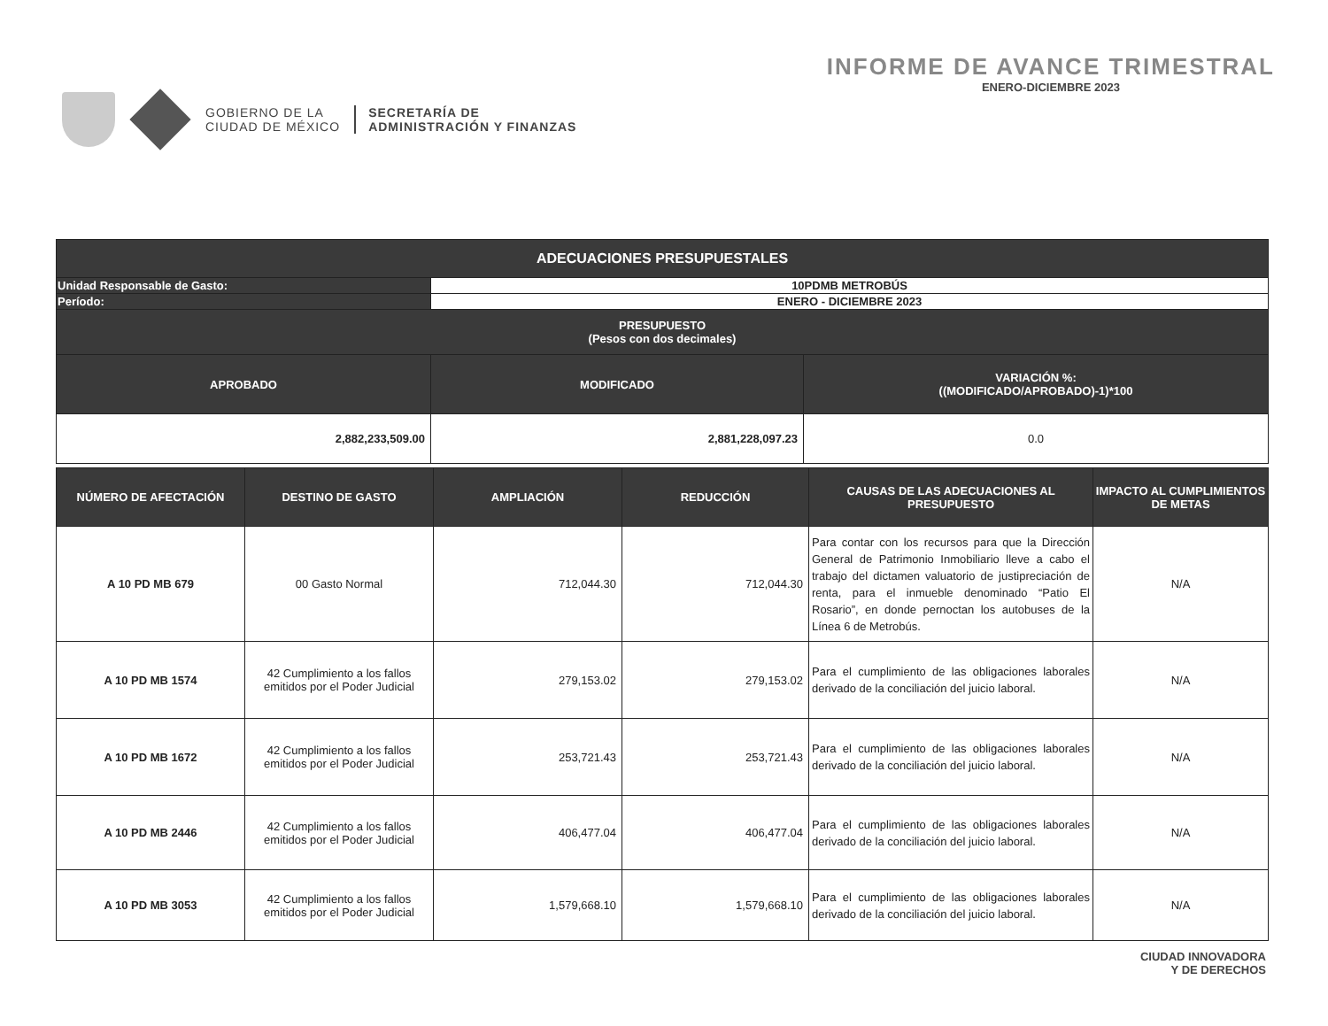GOBIERNO DE LA
CIUDAD DE MÉXICO
SECRETARÍA DE
ADMINISTRACIÓN Y FINANZAS
INFORME DE AVANCE TRIMESTRAL
ENERO-DICIEMBRE 2023
| ADECUACIONES PRESUPUESTALES | | |
| --- | --- | --- |
| Unidad Responsable de Gasto: | 10PDMB METROBÚS | |
| Período: | ENERO - DICIEMBRE 2023 | |
| PRESUPUESTO (Pesos con dos decimales) | | |
| APROBADO | MODIFICADO | VARIACIÓN %: ((MODIFICADO/APROBADO)-1)*100 |
| 2,882,233,509.00 | 2,881,228,097.23 | 0.0 |
| NÚMERO DE AFECTACIÓN | DESTINO DE GASTO | AMPLIACIÓN | REDUCCIÓN | CAUSAS DE LAS ADECUACIONES AL PRESUPUESTO | IMPACTO AL CUMPLIMIENTOS DE METAS |
| --- | --- | --- | --- | --- | --- |
| A 10 PD MB 679 | 00 Gasto Normal | 712,044.30 | 712,044.30 | Para contar con los recursos para que la Dirección General de Patrimonio Inmobiliario lleve a cabo el trabajo del dictamen valuatorio de justipreciación de renta, para el inmueble denominado “Patio El Rosario”, en donde pernoctan los autobuses de la Línea 6 de Metrobús. | N/A |
| A 10 PD MB 1574 | 42 Cumplimiento a los fallos emitidos por el Poder Judicial | 279,153.02 | 279,153.02 | Para el cumplimiento de las obligaciones laborales derivado de la conciliación del juicio laboral. | N/A |
| A 10 PD MB 1672 | 42 Cumplimiento a los fallos emitidos por el Poder Judicial | 253,721.43 | 253,721.43 | Para el cumplimiento de las obligaciones laborales derivado de la conciliación del juicio laboral. | N/A |
| A 10 PD MB 2446 | 42 Cumplimiento a los fallos emitidos por el Poder Judicial | 406,477.04 | 406,477.04 | Para el cumplimiento de las obligaciones laborales derivado de la conciliación del juicio laboral. | N/A |
| A 10 PD MB 3053 | 42 Cumplimiento a los fallos emitidos por el Poder Judicial | 1,579,668.10 | 1,579,668.10 | Para el cumplimiento de las obligaciones laborales derivado de la conciliación del juicio laboral. | N/A |
CIUDAD INNOVADORA
Y DE DERECHOS